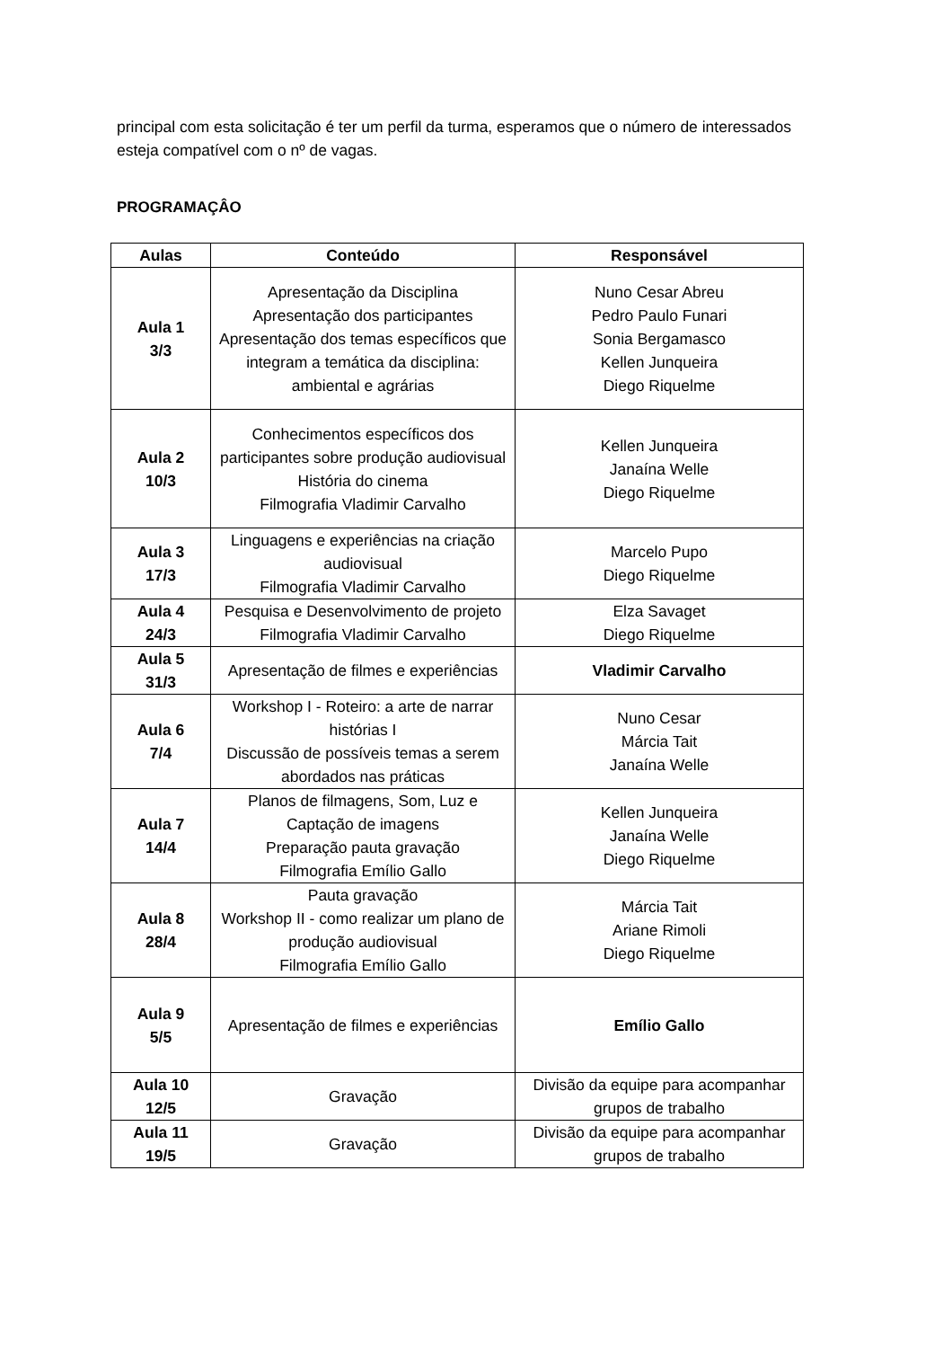principal com esta solicitação é ter um perfil da turma, esperamos que o número de interessados esteja compatível com o nº de vagas.
PROGRAMAÇÂO
| Aulas | Conteúdo | Responsável |
| --- | --- | --- |
| Aula 1 3/3 | Apresentação da Disciplina Apresentação dos participantes Apresentação dos temas específicos que integram a temática da disciplina: ambiental e agrárias | Nuno Cesar Abreu Pedro Paulo Funari Sonia Bergamasco Kellen Junqueira Diego Riquelme |
| Aula 2 10/3 | Conhecimentos específicos dos participantes sobre produção audiovisual História do cinema Filmografia Vladimir Carvalho | Kellen Junqueira Janaína Welle Diego Riquelme |
| Aula 3 17/3 | Linguagens e experiências na criação audiovisual Filmografia Vladimir Carvalho | Marcelo Pupo Diego Riquelme |
| Aula 4 24/3 | Pesquisa e Desenvolvimento de projeto Filmografia Vladimir Carvalho | Elza Savaget Diego Riquelme |
| Aula 5 31/3 | Apresentação de filmes e experiências | Vladimir Carvalho |
| Aula 6 7/4 | Workshop I - Roteiro: a arte de narrar histórias I Discussão de possíveis temas a serem abordados nas práticas | Nuno Cesar Márcia Tait Janaína Welle |
| Aula 7 14/4 | Planos de filmagens, Som, Luz e Captação de imagens Preparação pauta gravação Filmografia Emílio Gallo | Kellen Junqueira Janaína Welle Diego Riquelme |
| Aula 8 28/4 | Pauta gravação Workshop II - como realizar um plano de produção audiovisual Filmografia Emílio Gallo | Márcia Tait Ariane Rimoli Diego Riquelme |
| Aula 9 5/5 | Apresentação de filmes e experiências | Emílio Gallo |
| Aula 10 12/5 | Gravação | Divisão da equipe para acompanhar grupos de trabalho |
| Aula 11 19/5 | Gravação | Divisão da equipe para acompanhar grupos de trabalho |